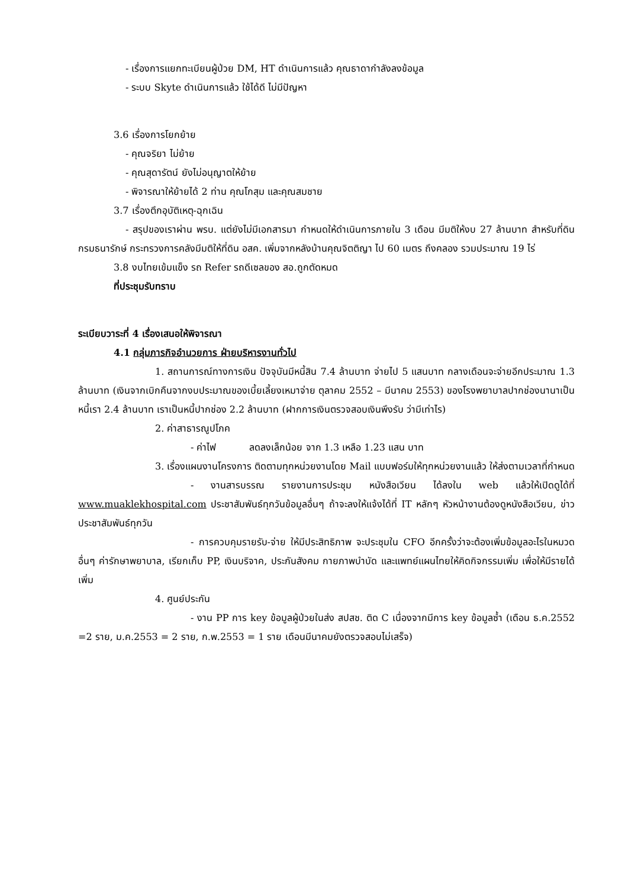- เรื่องการแยกทะเบียนผู้ป่วย DM, HT ดำเนินการแล้ว คุณธาดากำลังลงข้อมูล
- ระบบ Skyte ดำเนินการแล้ว ใช้ได้ดี ไม่มีปัญหา
3.6 เรื่องการโยกย้าย
- คุณจริยา ไม่ย้าย
- คุณสุดารัตน์ ยังไม่อนุญาตให้ย้าย
- พิจารณาให้ย้ายได้ 2 ท่าน คุณโกสุม และคุณสมชาย
3.7 เรื่องตึกอุบัติเหตุ-ฉุกเฉิน
- สรุปของเราผ่าน พรบ. แต่ยังไม่มีเอกสารมา กำหนดให้ดำเนินการภายใน 3 เดือน มีมติให้งบ 27 ล้านบาท สำหรับที่ดิน กรมธนารักษ์ กระทรวงการคลังมีมติให้ที่ดิน อสค. เพิ่มจากหลังบ้านคุณจิตติญา ไป 60 เมตร ถึงคลอง รวมประมาณ 19 ไร่
3.8 งบไทยเข้มแข็ง รถ Refer รถดีเซลของ สอ.ถูกตัดหมด
ที่ประชุมรับทราบ
ระเบียบวาระที่ 4 เรื่องเสนอให้พิจารณา
4.1 กลุ่มภารกิจอำนวยการ ฝ่ายบริหารงานทั่วไป
1. สถานการณ์ทางการเงิน ปัจจุบันมีหนี้สิน 7.4 ล้านบาท จ่ายไป 5 แสนบาท กลางเดือนจะจ่ายอีกประมาณ 1.3 ล้านบาท (เงินจากเบิกคืนจากงบประมาณของเบี้ยเลี้ยงเหมาจ่าย ตุลาคม 2552 – มีนาคม 2553) ของโรงพยาบาลปากช่องนานาเป็นหนี้เรา 2.4 ล้านบาท เราเป็นหนี้ปากช่อง 2.2 ล้านบาท (ฝากการเงินตรวจสอบเงินพึงรับ ว่ามีเท่าไร)
2. ค่าสาธารณูปโภค
- ค่าไฟ ลดลงเล็กน้อย จาก 1.3 เหลือ 1.23 แสน บาท
3. เรื่องแผนงานโครงการ ติดตามทุกหน่วยงานโดย Mail แบบฟอร์มให้ทุกหน่วยงานแล้ว ให้ส่งตามเวลาที่กำหนด
- งานสารบรรณ รายงานการประชุม หนังสือเวียน ได้ลงใน web แล้วให้เปิดดูได้ที่ www.muaklekhospital.com ประชาสัมพันธ์ทุกวันข้อมูลอื่นๆ ถ้าจะลงให้แจ้งได้ที่ IT หลักๆ หัวหน้างานต้องดูหนังสือเวียน, ข่าวประชาสัมพันธ์ทุกวัน
- การควบคุมรายรับ-จ่าย ให้มีประสิทธิภาพ จะประชุมใน CFO อีกครั้งว่าจะต้องเพิ่มข้อมูลอะไรในหมวดอื่นๆ ค่ารักษาพยาบาล, เรียกเก็บ PP, เงินบริจาค, ประกันสังคม กายภาพบำบัด และแพทย์แผนไทยให้คิดกิจกรรมเพิ่ม เพื่อให้มีรายได้เพิ่ม
4. ศูนย์ประกัน
- งาน PP การ key ข้อมูลผู้ป่วยในส่ง สปสช. ติด C เนื่องจากมีการ key ข้อมูลซ้ำ (เดือน ธ.ค.2552 =2 ราย, ม.ค.2553 = 2 ราย, ก.พ.2553 = 1 ราย เดือนมีนาคมยังตรวจสอบไม่เสร็จ)